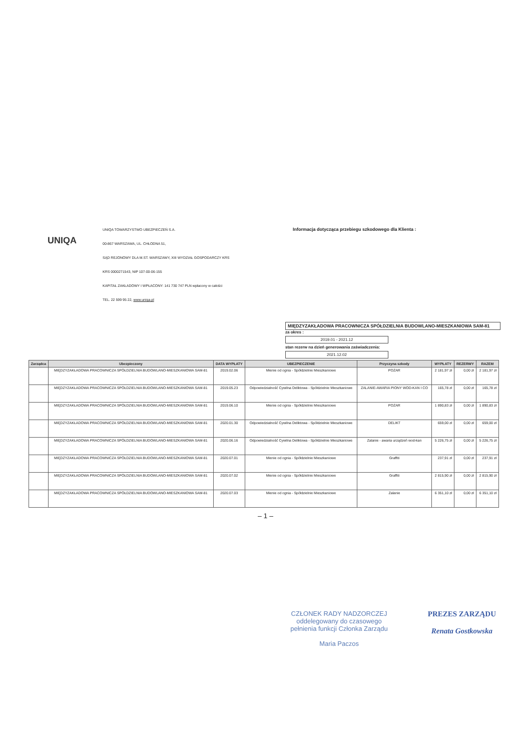UNIQA
UNIQA TOWARZYSTWO UBEZPIECZEŃ S.A.
00-867 WARSZAWA, UL. CHŁODNA 51,
SĄD REJONOWY DLA M.ST. WARSZAWY, XIII WYDZIAŁ GOSPODARCZY KRS
KRS 0000271543, NIP 107-00-06-155
KAPITAŁ ZAKŁADOWY I WPŁACONY: 141 730 747 PLN wpłacony w całości
TEL. 22 599 95 22, www.uniqa.pl
Informacja dotycząca przebiegu szkodowego dla Klienta :
MIĘDZYZAKŁADOWA PRACOWNICZA SPÓŁDZIELNIA BUDOWLANO-MIESZKANIOWA SAM-81
za okres :
2019.01 - 2021.12
stan rezerw na dzień generowania zaświadczenia:
2021.12.02
| Zarządca | Ubezpieczony | DATA WYPŁATY | UBEZPIECZENIE | Przyczyna szkody | WYPŁATY | REZERWY | RAZEM |
| --- | --- | --- | --- | --- | --- | --- | --- |
| | MIĘDZYZAKŁADOWA PRACOWNICZA SPÓŁDZIELNIA BUDOWLANO-MIESZKANIOWA SAM-81 | 2019.02.06 | Mienie od ognia - Spółdzielnie Mieszkaniowe | POŻAR | 2 181,97 zł | 0,00 zł | 2 181,97 zł |
| | MIĘDZYZAKŁADOWA PRACOWNICZA SPÓŁDZIELNIA BUDOWLANO-MIESZKANIOWA SAM-81 | 2019.05.23 | Odpowiedzialność Cywilna Deliktowa - Spółdzielnie Mieszkaniowe | ZALANIE-AWARIA PIONY WOD-KAN I CO | 165,78 zł | 0,00 zł | 165,78 zł |
| | MIĘDZYZAKŁADOWA PRACOWNICZA SPÓŁDZIELNIA BUDOWLANO-MIESZKANIOWA SAM-81 | 2019.06.10 | Mienie od ognia - Spółdzielnie Mieszkaniowe | POŻAR | 1 890,83 zł | 0,00 zł | 1 890,83 zł |
| | MIĘDZYZAKŁADOWA PRACOWNICZA SPÓŁDZIELNIA BUDOWLANO-MIESZKANIOWA SAM-81 | 2020.01.30 | Odpowiedzialność Cywilna Deliktowa - Spółdzielnie Mieszkaniowe | DELIKT | 659,00 zł | 0,00 zł | 659,00 zł |
| | MIĘDZYZAKŁADOWA PRACOWNICZA SPÓŁDZIELNIA BUDOWLANO-MIESZKANIOWA SAM-81 | 2020.06.16 | Odpowiedzialność Cywilna Deliktowa - Spółdzielnie Mieszkaniowe | Zalanie - awaria urządzeń wod-kan | 5 226,75 zł | 0,00 zł | 5 226,75 zł |
| | MIĘDZYZAKŁADOWA PRACOWNICZA SPÓŁDZIELNIA BUDOWLANO-MIESZKANIOWA SAM-81 | 2020.07.01 | Mienie od ognia - Spółdzielnie Mieszkaniowe | Graffiti | 237,91 zł | 0,00 zł | 237,91 zł |
| | MIĘDZYZAKŁADOWA PRACOWNICZA SPÓŁDZIELNIA BUDOWLANO-MIESZKANIOWA SAM-81 | 2020.07.02 | Mienie od ognia - Spółdzielnie Mieszkaniowe | Graffiti | 2 815,90 zł | 0,00 zł | 2 815,90 zł |
| | MIĘDZYZAKŁADOWA PRACOWNICZA SPÓŁDZIELNIA BUDOWLANO-MIESZKANIOWA SAM-81 | 2020.07.03 | Mienie od ognia - Spółdzielnie Mieszkaniowe | Zalanie | 6 351,10 zł | 0,00 zł | 6 351,10 zł |
– 1 –
CZŁONEK RADY NADZORCZEJ
oddelegowany do czasowego
pełnienia funkcji Członka Zarządu
Maria Paczos
PREZES ZARZĄDU
Renata Gostkowska